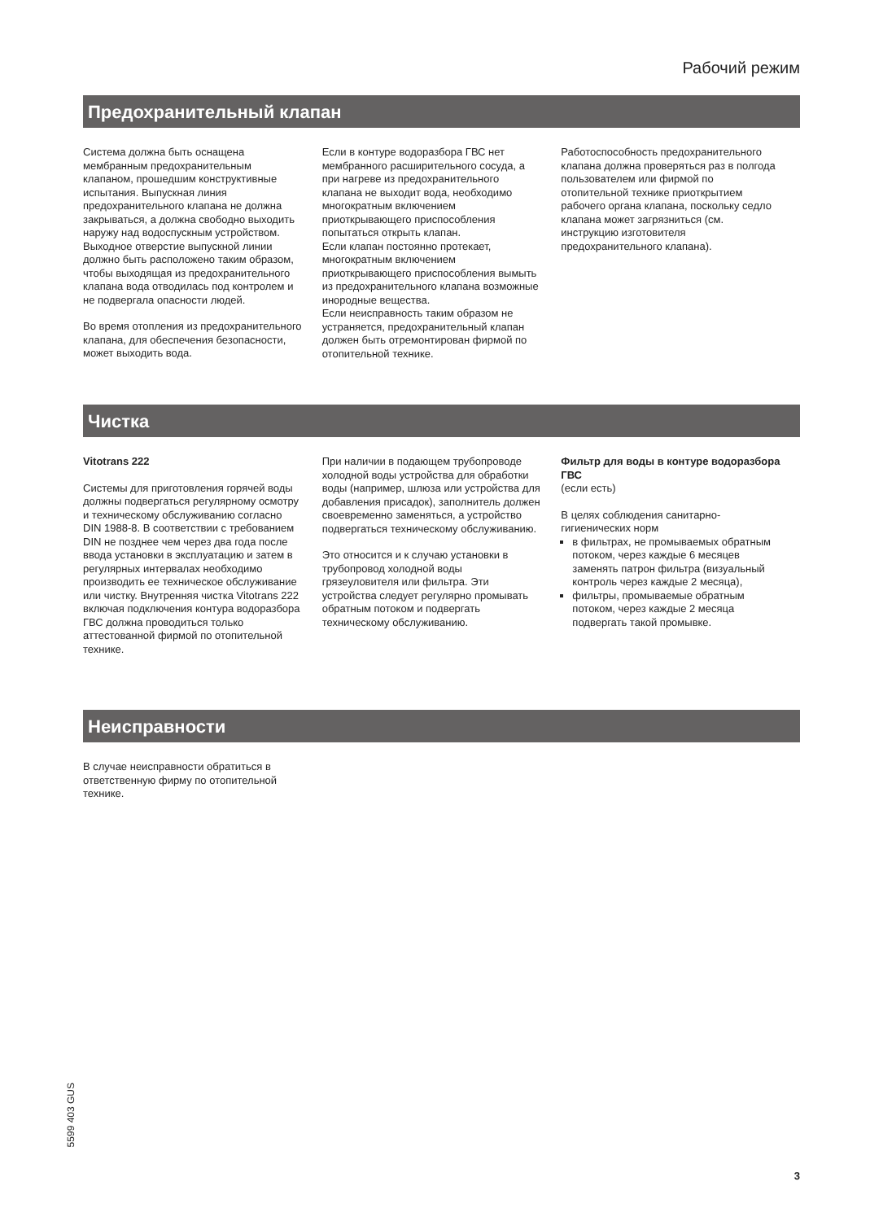Рабочий режим
Предохранительный клапан
Система должна быть оснащена мембранным предохранительным клапаном, прошедшим конструктивные испытания. Выпускная линия предохранительного клапана не должна закрываться, а должна свободно выходить наружу над водоспускным устройством. Выходное отверстие выпускной линии должно быть расположено таким образом, чтобы выходящая из предохранительного клапана вода отводилась под контролем и не подвергала опасности людей.
Во время отопления из предохранительного клапана, для обеспечения безопасности, может выходить вода.
Если в контуре водоразбора ГВС нет мембранного расширительного сосуда, а при нагреве из предохранительного клапана не выходит вода, необходимо многократным включением приоткрывающего приспособления попытаться открыть клапан.
Если клапан постоянно протекает, многократным включением приоткрывающего приспособления вымыть из предохранительного клапана возможные инородные вещества.
Если неисправность таким образом не устраняется, предохранительный клапан должен быть отремонтирован фирмой по отопительной технике.
Работоспособность предохранительного клапана должна проверяться раз в полгода пользователем или фирмой по отопительной технике приоткрытием рабочего органа клапана, поскольку седло клапана может загрязниться (см. инструкцию изготовителя предохранительного клапана).
Чистка
Vitotrans 222
Системы для приготовления горячей воды должны подвергаться регулярному осмотру и техническому обслуживанию согласно DIN 1988-8. В соответствии с требованием DIN не позднее чем через два года после ввода установки в эксплуатацию и затем в регулярных интервалах необходимо производить ее техническое обслуживание или чистку. Внутренняя чистка Vitotrans 222 включая подключения контура водоразбора ГВС должна проводиться только аттестованной фирмой по отопительной технике.
При наличии в подающем трубопроводе холодной воды устройства для обработки воды (например, шлюза или устройства для добавления присадок), заполнитель должен своевременно заменяться, а устройство подвергаться техническому обслуживанию.
Это относится и к случаю установки в трубопровод холодной воды грязеуловителя или фильтра. Эти устройства следует регулярно промывать обратным потоком и подвергать техническому обслуживанию.
Фильтр для воды в контуре водоразбора ГВС
(если есть)
В целях соблюдения санитарно-гигиенических норм
в фильтрах, не промываемых обратным потоком, через каждые 6 месяцев заменять патрон фильтра (визуальный контроль через каждые 2 месяца),
фильтры, промываемые обратным потоком, через каждые 2 месяца подвергать такой промывке.
Неисправности
В случае неисправности обратиться в ответственную фирму по отопительной технике.
5599 403 GUS
3